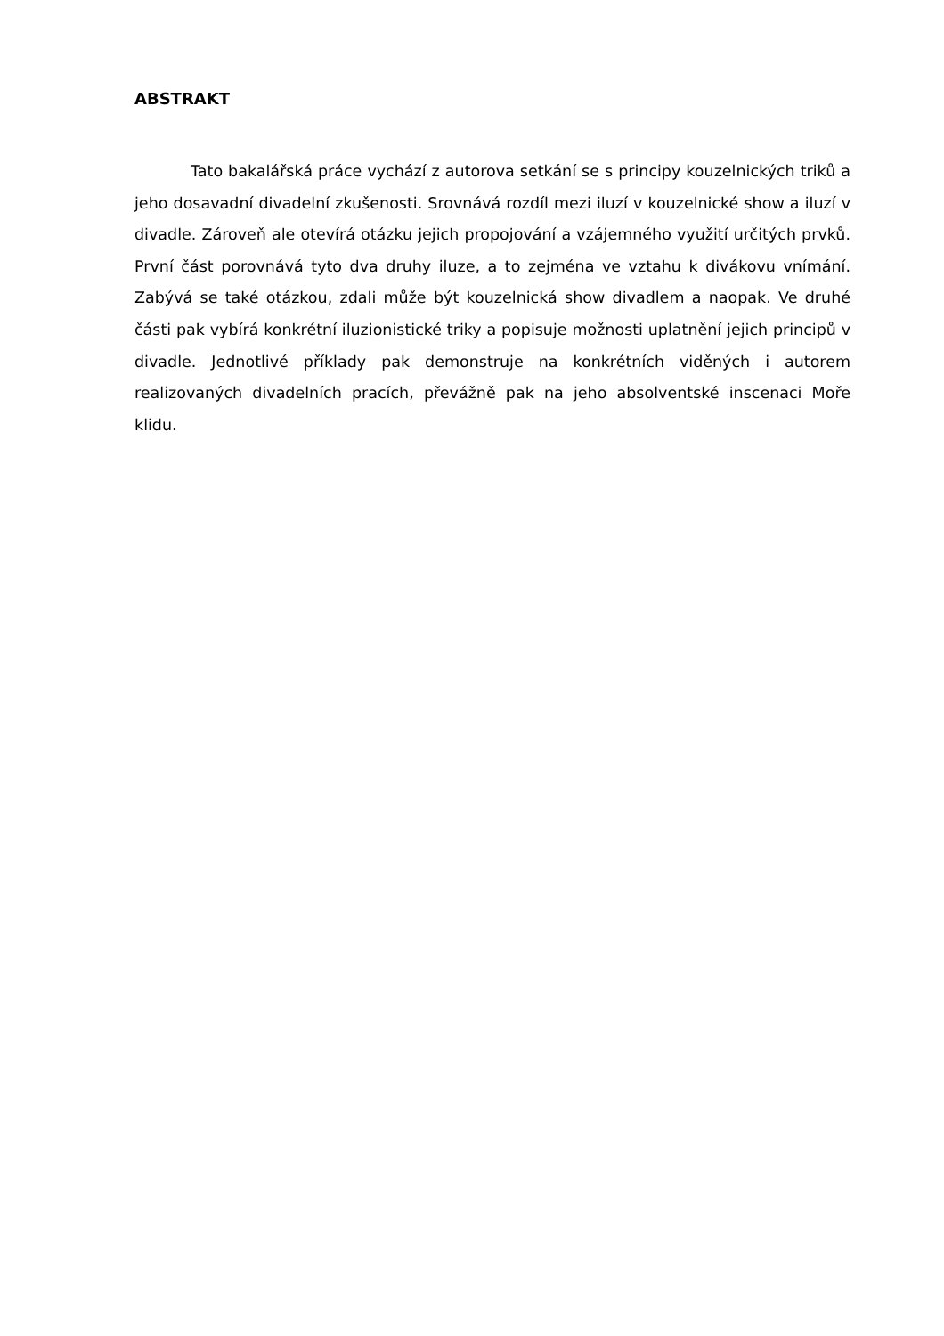ABSTRAKT
Tato bakalářská práce vychází z autorova setkání se s principy kouzelnických triků a jeho dosavadní divadelní zkušenosti. Srovnává rozdíl mezi iluzí v kouzelnické show a iluzí v divadle. Zároveň ale otevírá otázku jejich propojování a vzájemného využití určitých prvků. První část porovnává tyto dva druhy iluze, a to zejména ve vztahu k divákovu vnímání. Zabývá se také otázkou, zdali může být kouzelnická show divadlem a naopak. Ve druhé části pak vybírá konkrétní iluzionistické triky a popisuje možnosti uplatnění jejich principů v divadle. Jednotlivé příklady pak demonstruje na konkrétních viděných i autorem realizovaných divadelních pracích, převážně pak na jeho absolventské inscenaci Moře klidu.